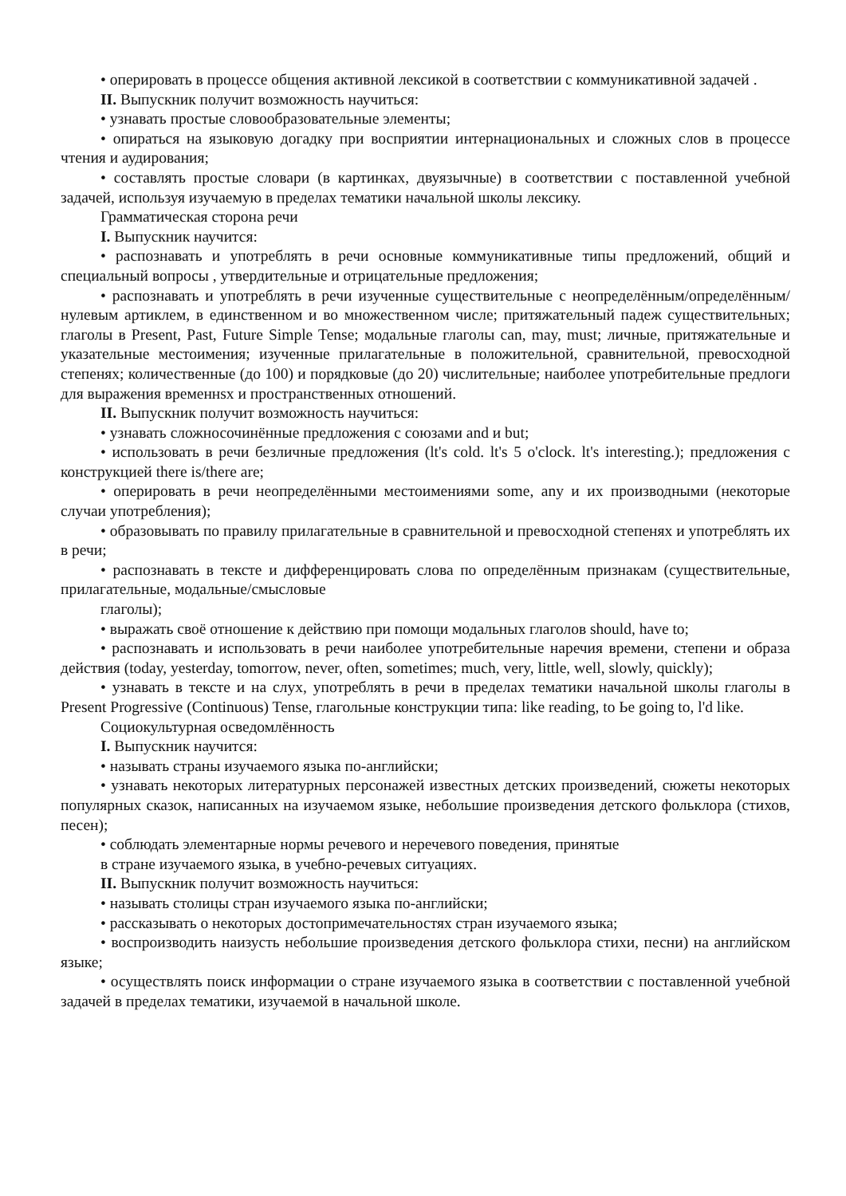• оперировать в процессе общения активной лексикой в соответствии с коммуникативной задачей .
II. Выпускник получит возможность научиться:
• узнавать простые словообразовательные элементы;
• опираться на языковую догадку при восприятии интернациональных и сложных слов в процессе чтения и аудирования;
• составлять простые словари (в картинках, двуязычные) в соответствии с поставленной учебной задачей, используя изучаемую в пределах тематики начальной школы лексику.
Грамматическая сторона речи
I. Выпускник научится:
• распознавать и употреблять в речи основные коммуникативные типы предложений, общий и специальный вопросы , утвердительные и отрицательные предложения;
• распознавать и употреблять в речи изученные существительные с неопределённым/определённым/нулевым артиклем, в единственном и во множественном числе; притяжательный падеж существительных; глаголы в Present, Past, Future Simple Tense; модальные глаголы can, may, must; личные, притяжательные и указательные местоимения; изученные прилагательные в положительной, сравнительной, превосходной степенях; количественные (до 100) и порядковые (до 20) числительные; наиболее употребительные предлоги для выражения временнsх и пространственных отношений.
II. Выпускник получит возможность научиться:
• узнавать сложносочинённые предложения с союзами and и but;
• использовать в речи безличные предложения (lt's cold. lt's 5 o'clock. lt's interesting.); предложения с конструкцией there is/there are;
• оперировать в речи неопределёнными местоимениями some, any и их производными (некоторые случаи употребления);
• образовывать по правилу прилагательные в сравнительной и превосходной степенях и употреблять их в речи;
• распознавать в тексте и дифференцировать слова по определённым признакам (существительные, прилагательные, модальные/смысловые
глаголы);
• выражать своё отношение к действию при помощи модальных глаголов should, have to;
• распознавать и использовать в речи наиболее употребительные наречия времени, степени и образа действия (today, yesterday, tomorrow, never, often, sometimes; much, very, little, well, slowly, quickly);
• узнавать в тексте и на слух, употреблять в речи в пределах тематики начальной школы глаголы в Present Progressive (Continuous) Tense, глагольные конструкции типа: like reading, to Ье going to, l'd like.
Социокультурная осведомлённость
I. Выпускник научится:
• называть страны изучаемого языка по-английски;
• узнавать некоторых литературных персонажей известных детских произведений, сюжеты некоторых популярных сказок, написанных на изучаемом языке, небольшие произведения детского фольклора (стихов, песен);
• соблюдать элементарные нормы речевого и неречевого поведения, принятые
в стране изучаемого языка, в учебно-речевых ситуациях.
II. Выпускник получит возможность научиться:
• называть столицы стран изучаемого языка по-английски;
• рассказывать о некоторых достопримечательностях стран изучаемого языка;
• воспроизводить наизусть небольшие произведения детского фольклора стихи, песни) на английском языке;
• осуществлять поиск информации о стране изучаемого языка в соответствии с поставленной учебной задачей в пределах тематики, изучаемой в начальной школе.